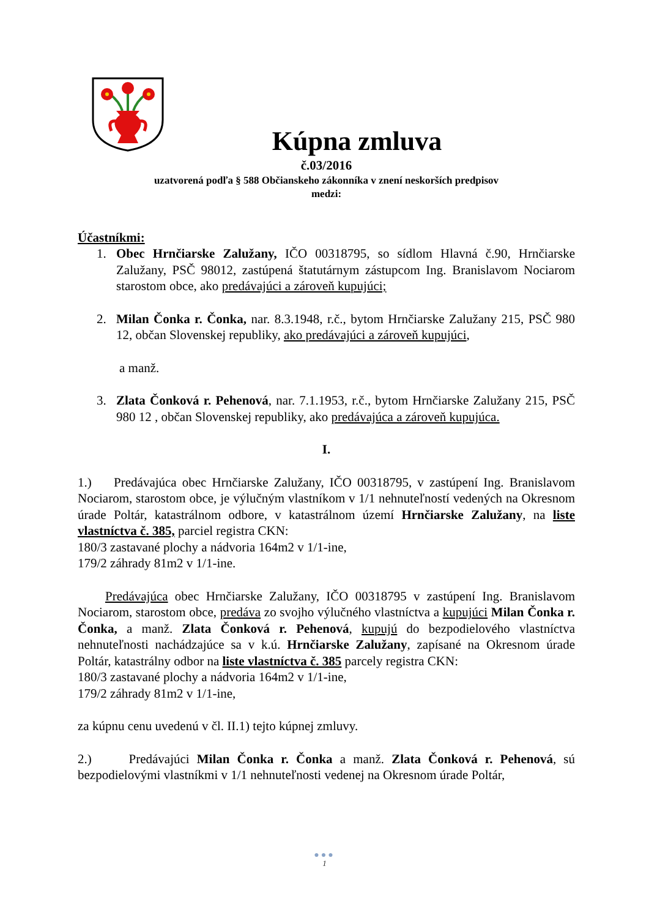Kúpna zmluva
č.03/2016
uzatvorená podľa § 588 Občianskeho zákonníka v znení neskorších predpisov
medzi:
Účastníkmi:
1. Obec Hrnčiarske Zalužany, IČO 00318795, so sídlom Hlavná č.90, Hrnčiarske Zalužany, PSČ 98012, zastúpená štatutárnym zástupcom Ing. Branislavom Nociarom starostom obce, ako predávajúci a zároveň kupujúci;
2. Milan Čonka r. Čonka, nar. 8.3.1948, r.č., bytom Hrnčiarske Zalužany 215, PSČ 980 12, občan Slovenskej republiky, ako predávajúci a zároveň kupujúci,
a manž.
3. Zlata Čonková r. Pehenová, nar. 7.1.1953, r.č., bytom Hrnčiarske Zalužany 215, PSČ 980 12 , občan Slovenskej republiky, ako predávajúca a zároveň kupujúca.
I.
1.) Predávajúca obec Hrnčiarske Zalužany, IČO 00318795, v zastúpení Ing. Branislavom Nociarom, starostom obce, je výlučným vlastníkom v 1/1 nehnuteľností vedených na Okresnom úrade Poltár, katastrálnom odbore, v katastrálnom území Hrnčiarske Zalužany, na liste vlastníctva č. 385, parciel registra CKN:
180/3 zastavané plochy a nádvoria 164m2 v 1/1-ine,
179/2 záhrady 81m2 v 1/1-ine.
Predávajúca obec Hrnčiarske Zalužany, IČO 00318795 v zastúpení Ing. Branislavom Nociarom, starostom obce, predáva zo svojho výlučného vlastníctva a kupujúci Milan Čonka r. Čonka, a manž. Zlata Čonková r. Pehenová, kupujú do bezpodielového vlastníctva nehnuteľnosti nachádzajúce sa v k.ú. Hrnčiarske Zalužany, zapísané na Okresnom úrade Poltár, katastrálny odbor na liste vlastníctva č. 385 parcely registra CKN:
180/3 zastavané plochy a nádvoria 164m2 v 1/1-ine,
179/2 záhrady 81m2 v 1/1-ine,
za kúpnu cenu uvedenú v čl. II.1) tejto kúpnej zmluvy.
2.) Predávajúci Milan Čonka r. Čonka a manž. Zlata Čonková r. Pehenová, sú bezpodielovými vlastníkmi v 1/1 nehnuteľnosti vedenej na Okresnom úrade Poltár,
●●●
1